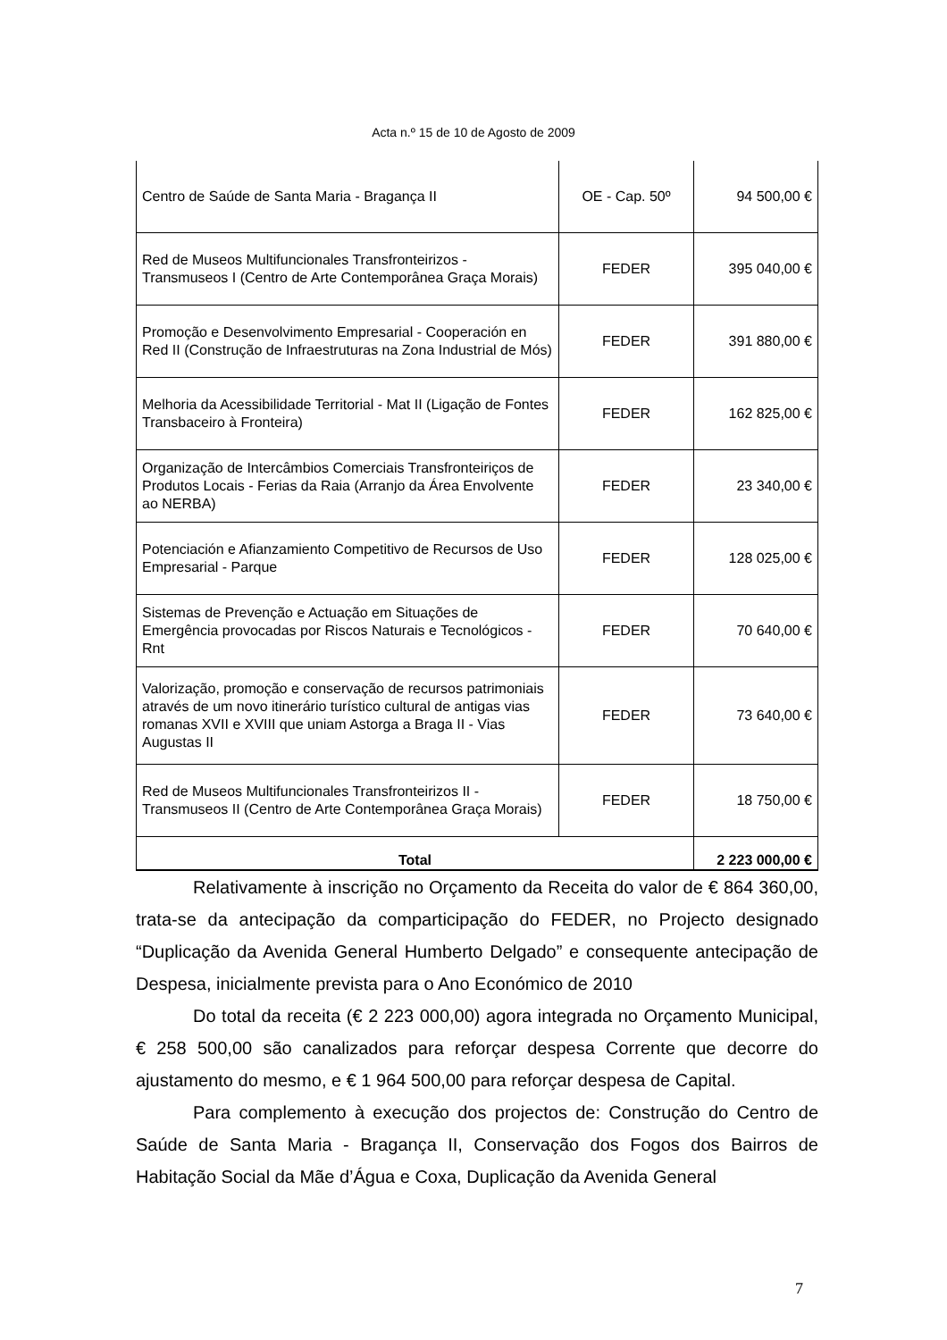Acta n.º 15 de 10 de Agosto de 2009
| Centro de Saúde de Santa Maria - Bragança II | OE - Cap. 50º | 94 500,00 € |
| Red de Museos Multifuncionales Transfronteirizos - Transmuseos I (Centro de Arte Contemporânea Graça Morais) | FEDER | 395 040,00 € |
| Promoção e Desenvolvimento Empresarial - Cooperación en Red II (Construção de Infraestruturas na Zona Industrial de Mós) | FEDER | 391 880,00 € |
| Melhoria da Acessibilidade Territorial - Mat II (Ligação de Fontes Transbaceiro à Fronteira) | FEDER | 162 825,00 € |
| Organização de Intercâmbios Comerciais Transfronteiriços de Produtos Locais - Ferias da Raia (Arranjo da Área Envolvente ao NERBA) | FEDER | 23 340,00 € |
| Potenciación e Afianzamiento Competitivo de Recursos de Uso Empresarial - Parque | FEDER | 128 025,00 € |
| Sistemas de Prevenção e Actuação em Situações de Emergência provocadas por Riscos Naturais e Tecnológicos - Rnt | FEDER | 70 640,00 € |
| Valorização, promoção e conservação de recursos patrimoniais através de um novo itinerário turístico cultural de antigas vias romanas XVII e XVIII que uniam Astorga a Braga II - Vias Augustas II | FEDER | 73 640,00 € |
| Red de Museos Multifuncionales Transfronteirizos II - Transmuseos II (Centro de Arte Contemporânea Graça Morais) | FEDER | 18 750,00 € |
| Total | | 2 223 000,00 € |
Relativamente à inscrição no Orçamento da Receita do valor de € 864 360,00, trata-se da antecipação da comparticipação do FEDER, no Projecto designado “Duplicação da Avenida General Humberto Delgado” e consequente antecipação de Despesa, inicialmente prevista para o Ano Económico de 2010
Do total da receita (€ 2 223 000,00) agora integrada no Orçamento Municipal, € 258 500,00 são canalizados para reforçar despesa Corrente que decorre do ajustamento do mesmo, e € 1 964 500,00 para reforçar despesa de Capital.
Para complemento à execução dos projectos de: Construção do Centro de Saúde de Santa Maria - Bragança II, Conservação dos Fogos dos Bairros de Habitação Social da Mãe d’Água e Coxa, Duplicação da Avenida General
7